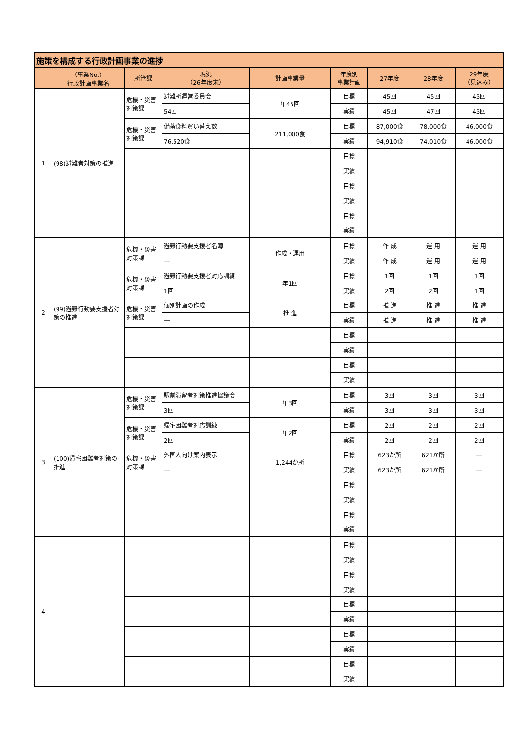| 施策を構成する行政計画事業の進捗 | | | | | | | | |
| | （事業No.） 行政計画事業名 | 所管課 | 現況 （26年度末） | 計画事業量 | 年度別 事業計画 | 27年度 | 28年度 | 29年度 （見込み） |
| 1 | (98)避難者対策の推進 | 危機・災害 対策課 | 避難所運営委員会 | 年45回 | 目標 | 45回 | 45回 | 45回 |
| | | | 54回 | | 実績 | 45回 | 47回 | 45回 |
| | | 危機・災害 対策課 | 備蓄食料買い替え数 | 211,000食 | 目標 | 87,000食 | 78,000食 | 46,000食 |
| | | | 76,520食 | | 実績 | 94,910食 | 74,010食 | 46,000食 |
| | | | | | 目標 | | | |
| | | | | | 実績 | | | |
| | | | | | 目標 | | | |
| | | | | | 実績 | | | |
| | | | | | 目標 | | | |
| | | | | | 実績 | | | |
| 2 | (99)避難行動要支援者対策の推進 | 危機・災害 対策課 | 避難行動要支援者名簿 | 作成・運用 | 目標 | 作 成 | 運 用 | 運 用 |
| | | | ― | | 実績 | 作 成 | 運 用 | 運 用 |
| | | 危機・災害 対策課 | 避難行動要支援者対応訓練 | 年1回 | 目標 | 1回 | 1回 | 1回 |
| | | | 1回 | | 実績 | 2回 | 2回 | 1回 |
| | | 危機・災害 対策課 | 個別計画の作成 | 推 進 | 目標 | 推 進 | 推 進 | 推 進 |
| | | | ― | | 実績 | 推 進 | 推 進 | 推 進 |
| | | | | | 目標 | | | |
| | | | | | 実績 | | | |
| | | | | | 目標 | | | |
| | | | | | 実績 | | | |
| 3 | (100)帰宅困難者対策の推進 | 危機・災害 対策課 | 駅前滞留者対策推進協議会 | 年3回 | 目標 | 3回 | 3回 | 3回 |
| | | | 3回 | | 実績 | 3回 | 3回 | 3回 |
| | | 危機・災害 対策課 | 帰宅困難者対応訓練 | 年2回 | 目標 | 2回 | 2回 | 2回 |
| | | | 2回 | | 実績 | 2回 | 2回 | 2回 |
| | | 危機・災害 対策課 | 外国人向け案内表示 | 1,244か所 | 目標 | 623か所 | 621か所 | ― |
| | | | ― | | 実績 | 623か所 | 621か所 | ― |
| | | | | | 目標 | | | |
| | | | | | 実績 | | | |
| | | | | | 目標 | | | |
| | | | | | 実績 | | | |
| 4 | | | | | 目標 | | | |
| | | | | | 実績 | | | |
| | | | | | 目標 | | | |
| | | | | | 実績 | | | |
| | | | | | 目標 | | | |
| | | | | | 実績 | | | |
| | | | | | 目標 | | | |
| | | | | | 実績 | | | |
| | | | | | 目標 | | | |
| | | | | | 実績 | | | |